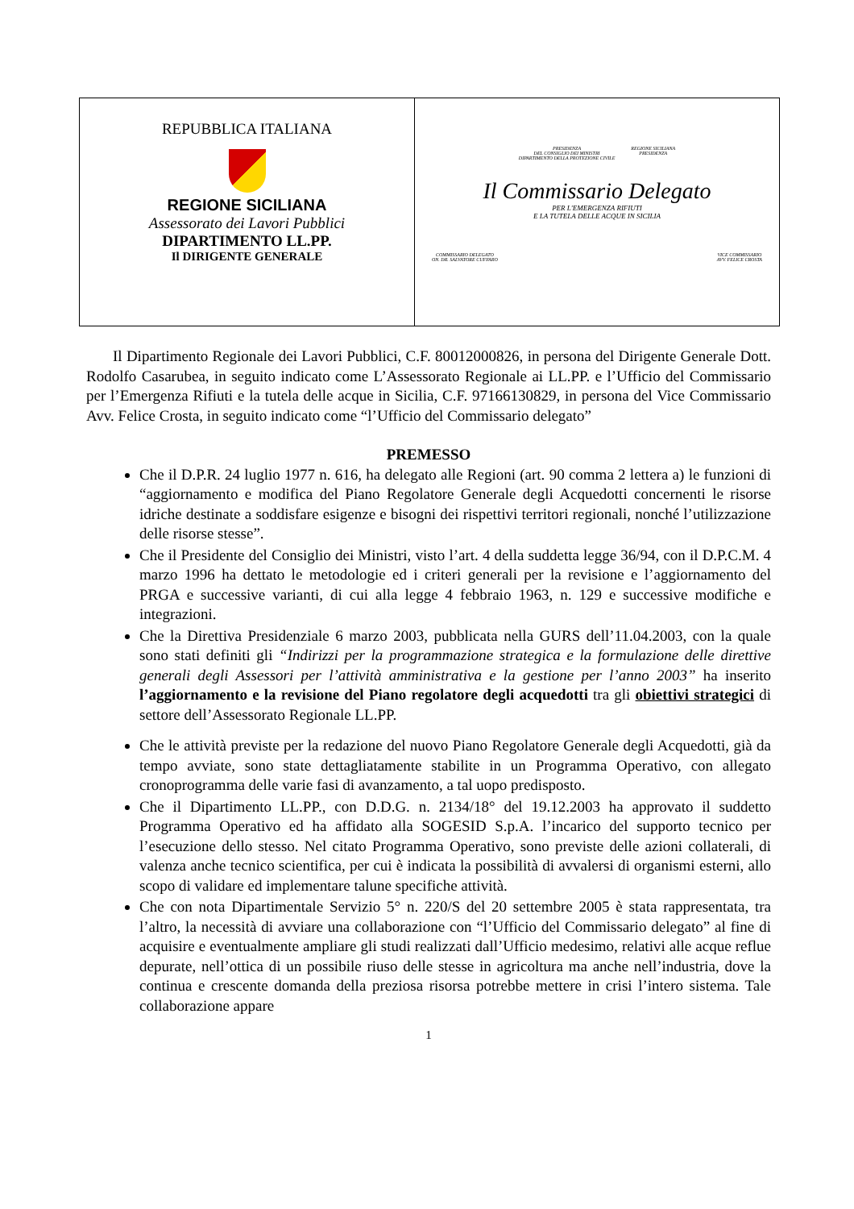| REPUBBLICA ITALIANA REGIONE SICILIANA Assessorato dei Lavori Pubblici DIPARTIMENTO LL.PP. Il DIRIGENTE GENERALE | PRESIDENZA DEL CONSIGLIO DEI MINISTRI DIPARTIMENTO DELLA PROTEZIONE CIVILE REGIONE SICILIANA PRESIDENZA Il Commissario Delegato PER L'EMERGENZA RIFIUTI E LA TUTELA DELLE ACQUE IN SICILIA COMMISSARIO DELEGATO ON. DR. SALVATORE CUFFARO VICE COMMISSARIO AVV. FELICE CROSTA |
Il Dipartimento Regionale dei Lavori Pubblici, C.F. 80012000826, in persona del Dirigente Generale Dott. Rodolfo Casarubea, in seguito indicato come L’Assessorato Regionale ai LL.PP. e l’Ufficio del Commissario per l’Emergenza Rifiuti e la tutela delle acque in Sicilia, C.F. 97166130829, in persona del Vice Commissario Avv. Felice Crosta, in seguito indicato come “l’Ufficio del Commissario delegato”
PREMESSO
Che il D.P.R. 24 luglio 1977 n. 616, ha delegato alle Regioni (art. 90 comma 2 lettera a) le funzioni di “aggiornamento e modifica del Piano Regolatore Generale degli Acquedotti concernenti le risorse idriche destinate a soddisfare esigenze e bisogni dei rispettivi territori regionali, nonché l’utilizzazione delle risorse stesse”.
Che il Presidente del Consiglio dei Ministri, visto l’art. 4 della suddetta legge 36/94, con il D.P.C.M. 4 marzo 1996 ha dettato le metodologie ed i criteri generali per la revisione e l’aggiornamento del PRGA e successive varianti, di cui alla legge 4 febbraio 1963, n. 129 e successive modifiche e integrazioni.
Che la Direttiva Presidenziale 6 marzo 2003, pubblicata nella GURS dell’11.04.2003, con la quale sono stati definiti gli “Indirizzi per la programmazione strategica e la formulazione delle direttive generali degli Assessori per l’attività amministrativa e la gestione per l’anno 2003” ha inserito l’aggiornamento e la revisione del Piano regolatore degli acquedotti tra gli obiettivi strategici di settore dell’Assessorato Regionale LL.PP.
Che le attività previste per la redazione del nuovo Piano Regolatore Generale degli Acquedotti, già da tempo avviate, sono state dettagliatamente stabilite in un Programma Operativo, con allegato cronoprogramma delle varie fasi di avanzamento, a tal uopo predisposto.
Che il Dipartimento LL.PP., con D.D.G. n. 2134/18° del 19.12.2003 ha approvato il suddetto Programma Operativo ed ha affidato alla SOGESID S.p.A. l’incarico del supporto tecnico per l’esecuzione dello stesso. Nel citato Programma Operativo, sono previste delle azioni collaterali, di valenza anche tecnico scientifica, per cui è indicata la possibilità di avvalersi di organismi esterni, allo scopo di validare ed implementare talune specifiche attività.
Che con nota Dipartimentale Servizio 5° n. 220/S del 20 settembre 2005 è stata rappresentata, tra l’altro, la necessità di avviare una collaborazione con “l’Ufficio del Commissario delegato” al fine di acquisire e eventualmente ampliare gli studi realizzati dall’Ufficio medesimo, relativi alle acque reflue depurate, nell’ottica di un possibile riuso delle stesse in agricoltura ma anche nell’industria, dove la continua e crescente domanda della preziosa risorsa potrebbe mettere in crisi l’intero sistema. Tale collaborazione appare
1